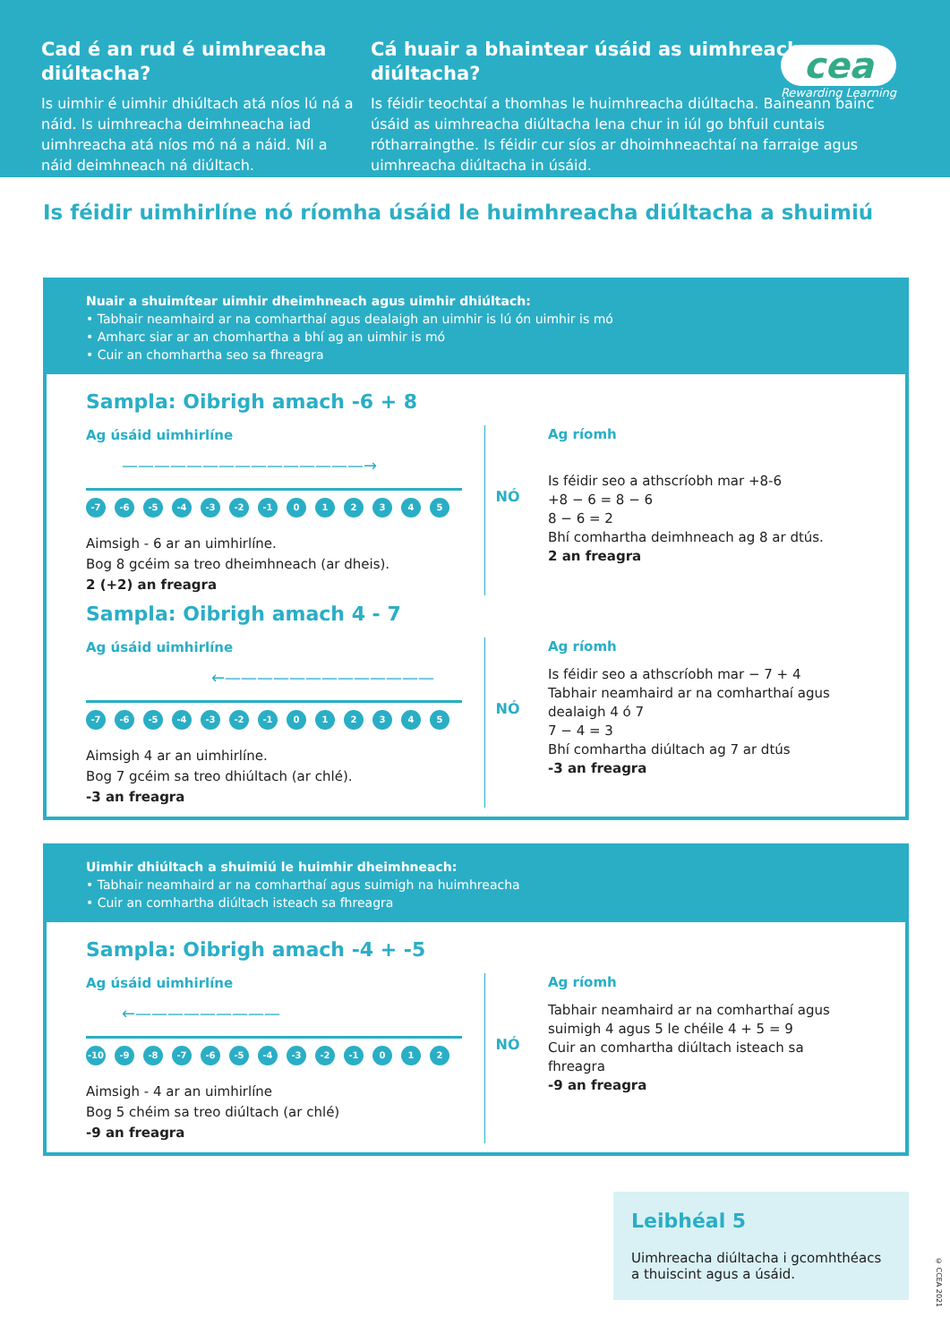Cad é an rud é uimhreacha diúltacha?
Is uimhir é uimhir dhiúltach atá níos lú ná a náid. Is uimhreacha deimhneacha iad uimhreacha atá níos mó ná a náid. Níl a náid deimhneach ná diúltach.
Cá huair a bhaintear úsáid as uimhreacha diúltacha?
Is féidir teochtaí a thomhas le huimhreacha diúltacha. Baineann bainc úsáid as uimhreacha diúltacha lena chur in iúl go bhfuil cuntais rótharraingthe. Is féidir cur síos ar dhoimhneachtaí na farraige agus uimhreacha diúltacha in úsáid.
cea
Rewarding Learning
Is féidir uimhirlíne nó ríomha úsáid le huimhreacha diúltacha a shuimiú
Nuair a shuimítear uimhir dheimhneach agus uimhir dhiúltach:
• Tabhair neamhaird ar na comharthaí agus dealaigh an uimhir is lú ón uimhir is mó
• Amharc siar ar an chomhartha a bhí ag an uimhir is mó
• Cuir an chomhartha seo sa fhreagra
Sampla: Oibrigh amach -6 + 8
Ag úsáid uimhirlíne
———————————————→
-7 -6 -5 -4 -3 -2 -1 012345
Aimsigh - 6 ar an uimhirlíne.
Bog 8 gcéim sa treo dheimhneach (ar dheis).
2 (+2) an freagra
NÓ
Ag ríomh
Is féidir seo a athscríobh mar +8-6
+8 − 6 = 8 − 6
8 − 6 = 2
Bhí comhartha deimhneach ag 8 ar dtús.
2 an freagra
Sampla: Oibrigh amach 4 - 7
Ag úsáid uimhirlíne
←—————————————
-7 -6 -5 -4 -3 -2 -1 012345
Aimsigh 4 ar an uimhirlíne.
Bog 7 gcéim sa treo dhiúltach (ar chlé).
-3 an freagra
NÓ
Ag ríomh
Is féidir seo a athscríobh mar − 7 + 4
Tabhair neamhaird ar na comharthaí agus dealaigh 4 ó 7
7 − 4 = 3
Bhí comhartha diúltach ag 7 ar dtús
-3 an freagra
Uimhir dhiúltach a shuimiú le huimhir dheimhneach:
• Tabhair neamhaird ar na comharthaí agus suimigh na huimhreacha
• Cuir an comhartha diúltach isteach sa fhreagra
Sampla: Oibrigh amach -4 + -5
Ag úsáid uimhirlíne
←—————————
-10 -9 -8 -7 -6 -5 -4 -3 -2 -1 0 1 2
Aimsigh - 4 ar an uimhirlíne
Bog 5 chéim sa treo diúltach (ar chlé)
-9 an freagra
NÓ
Ag ríomh
Tabhair neamhaird ar na comharthaí agus suimigh 4 agus 5 le chéile 4 + 5 = 9
Cuir an comhartha diúltach isteach sa fhreagra
-9 an freagra
Leibhéal 5
Uimhreacha diúltacha i gcomhthéacs a thuiscint agus a úsáid.
© CCEA 2021